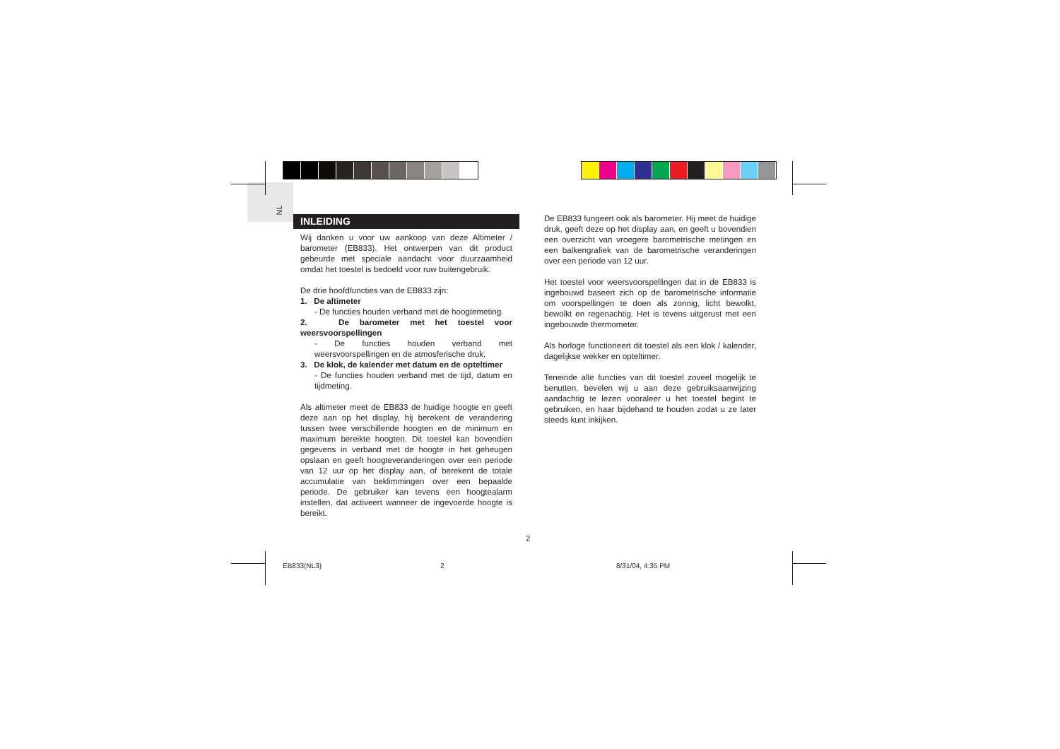NL
INLEIDING
Wij danken u voor uw aankoop van deze Altimeter / barometer (EB833). Het ontwerpen van dit product gebeurde met speciale aandacht voor duurzaamheid omdat het toestel is bedoeld voor ruw buitengebruik.
De drie hoofdfuncties van de EB833 zijn:
1. De altimeter
- De functies houden verband met de hoogtemeting.
2. De barometer met het toestel voor weersvoorspellingen
- De functies houden verband met weersvoorspellingen en de atmosferische druk.
3. De klok, de kalender met datum en de opteltimer
- De functies houden verband met de tijd, datum en tijdmeting.
Als altimeter meet de EB833 de huidige hoogte en geeft deze aan op het display, hij berekent de verandering tussen twee verschillende hoogten en de minimum en maximum bereikte hoogten. Dit toestel kan bovendien gegevens in verband met de hoogte in het geheugen opslaan en geeft hoogteveranderingen over een periode van 12 uur op het display aan, of berekent de totale accumulatie van beklimmingen over een bepaalde periode. De gebruiker kan tevens een hoogtealarm instellen, dat activeert wanneer de ingevoerde hoogte is bereikt.
De EB833 fungeert ook als barometer. Hij meet de huidige druk, geeft deze op het display aan, en geeft u bovendien een overzicht van vroegere barometrische metingen en een balkengrafiek van de barometrische veranderingen over een periode van 12 uur.
Het toestel voor weersvoorspellingen dat in de EB833 is ingebouwd baseert zich op de barometrische informatie om voorspellingen te doen als zonnig, licht bewolkt, bewolkt en regenachtig. Het is tevens uitgerust met een ingebouwde thermometer.
Als horloge functioneert dit toestel als een klok / kalender, dagelijkse wekker en opteltimer.
Teneinde alle functies van dit toestel zoveel mogelijk te benutten, bevelen wij u aan deze gebruiksaanwijzing aandachtig te lezen vooraleer u het toestel begint te gebruiken, en haar bijdehand te houden zodat u ze later steeds kunt inkijken.
2
EB833(NL3) 2 8/31/04, 4:35 PM